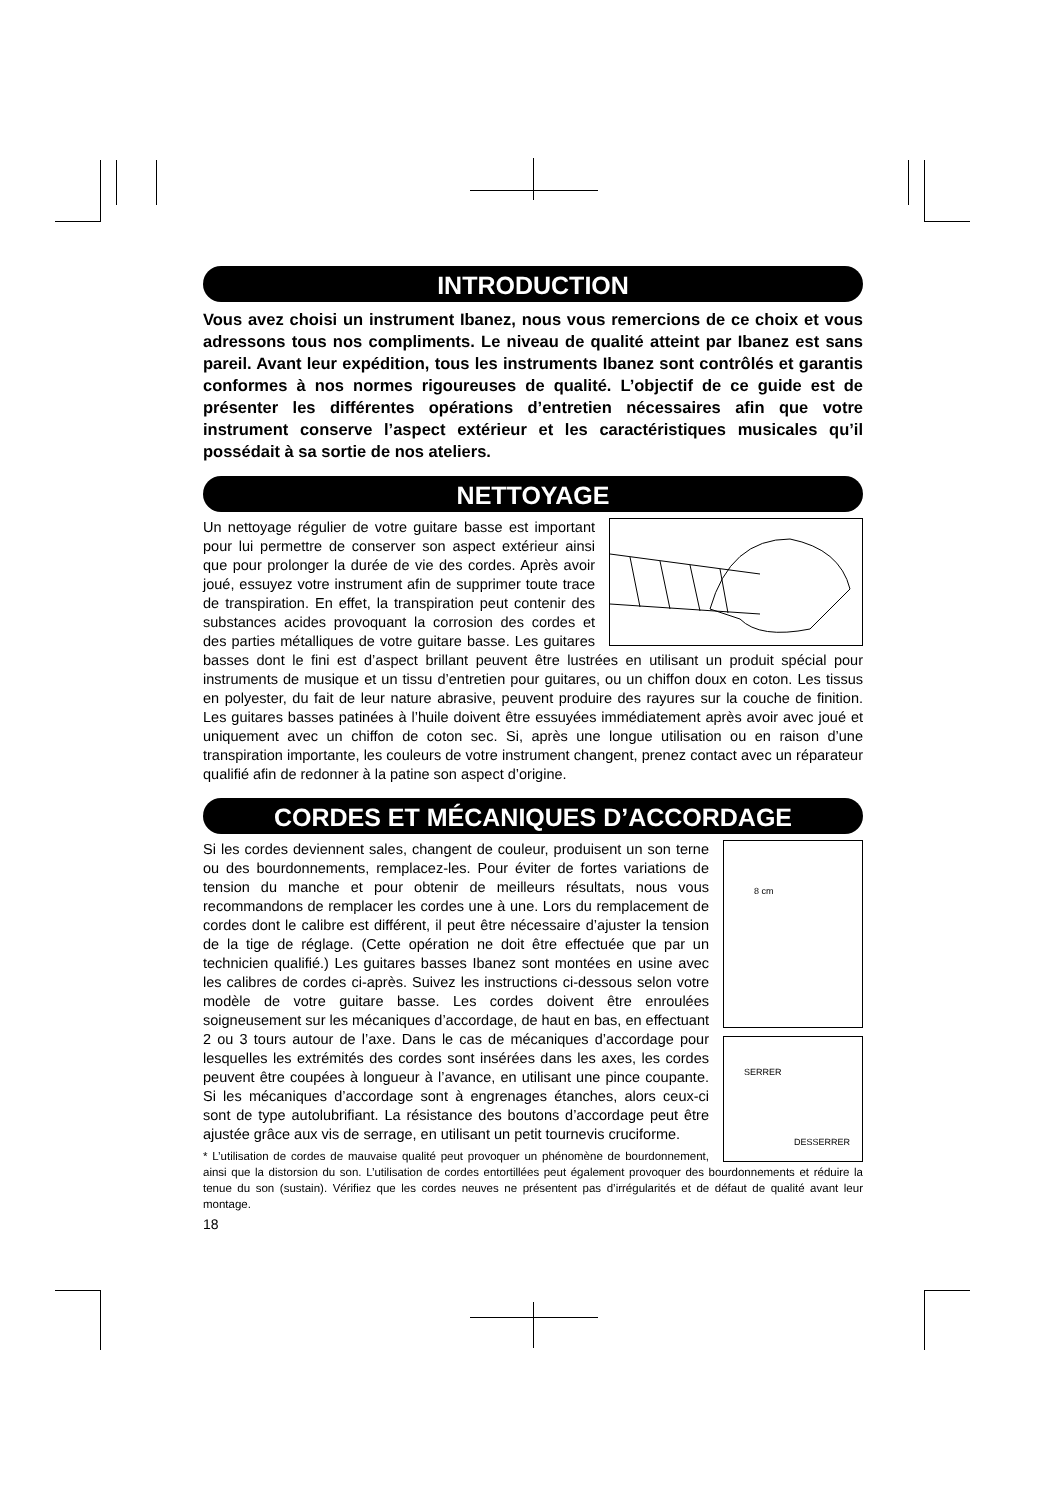INTRODUCTION
Vous avez choisi un instrument Ibanez, nous vous remercions de ce choix et vous adressons tous nos compliments. Le niveau de qualité atteint par Ibanez est sans pareil. Avant leur expédition, tous les instruments Ibanez sont contrôlés et garantis conformes à nos normes rigoureuses de qualité. L’objectif de ce guide est de présenter les différentes opérations d’entretien nécessaires afin que votre instrument conserve l’aspect extérieur et les caractéristiques musicales qu’il possédait à sa sortie de nos ateliers.
NETTOYAGE
Un nettoyage régulier de votre guitare basse est important pour lui permettre de conserver son aspect extérieur ainsi que pour prolonger la durée de vie des cordes. Après avoir joué, essuyez votre instrument afin de supprimer toute trace de transpiration. En effet, la transpiration peut contenir des substances acides provoquant la corrosion des cordes et des parties métalliques de votre guitare basse. Les guitares basses dont le fini est d’aspect brillant peuvent être lustrées en utilisant un produit spécial pour instruments de musique et un tissu d’entretien pour guitares, ou un chiffon doux en coton. Les tissus en polyester, du fait de leur nature abrasive, peuvent produire des rayures sur la couche de finition. Les guitares basses patinées à l’huile doivent être essuyées immédiatement après avoir avec joué et uniquement avec un chiffon de coton sec. Si, après une longue utilisation ou en raison d’une transpiration importante, les couleurs de votre instrument changent, prenez contact avec un réparateur qualifié afin de redonner à la patine son aspect d’origine.
CORDES ET MÉCANIQUES D’ACCORDAGE
8 cm
SERRER
DESSERRER
Si les cordes deviennent sales, changent de couleur, produisent un son terne ou des bourdonnements, remplacez-les. Pour éviter de fortes variations de tension du manche et pour obtenir de meilleurs résultats, nous vous recommandons de remplacer les cordes une à une. Lors du remplacement de cordes dont le calibre est différent, il peut être nécessaire d’ajuster la tension de la tige de réglage. (Cette opération ne doit être effectuée que par un technicien qualifié.) Les guitares basses Ibanez sont montées en usine avec les calibres de cordes ci-après. Suivez les instructions ci-dessous selon votre modèle de votre guitare basse. Les cordes doivent être enroulées soigneusement sur les mécaniques d’accordage, de haut en bas, en effectuant 2 ou 3 tours autour de l’axe. Dans le cas de mécaniques d’accordage pour lesquelles les extrémités des cordes sont insérées dans les axes, les cordes peuvent être coupées à longueur à l’avance, en utilisant une pince coupante. Si les mécaniques d’accordage sont à engrenages étanches, alors ceux-ci sont de type autolubrifiant. La résistance des boutons d’accordage peut être ajustée grâce aux vis de serrage, en utilisant un petit tournevis cruciforme.
* L’utilisation de cordes de mauvaise qualité peut provoquer un phénomène de bourdonnement, ainsi que la distorsion du son. L’utilisation de cordes entortillées peut également provoquer des bourdonnements et réduire la tenue du son (sustain). Vérifiez que les cordes neuves ne présentent pas d’irrégularités et de défaut de qualité avant leur montage.
18